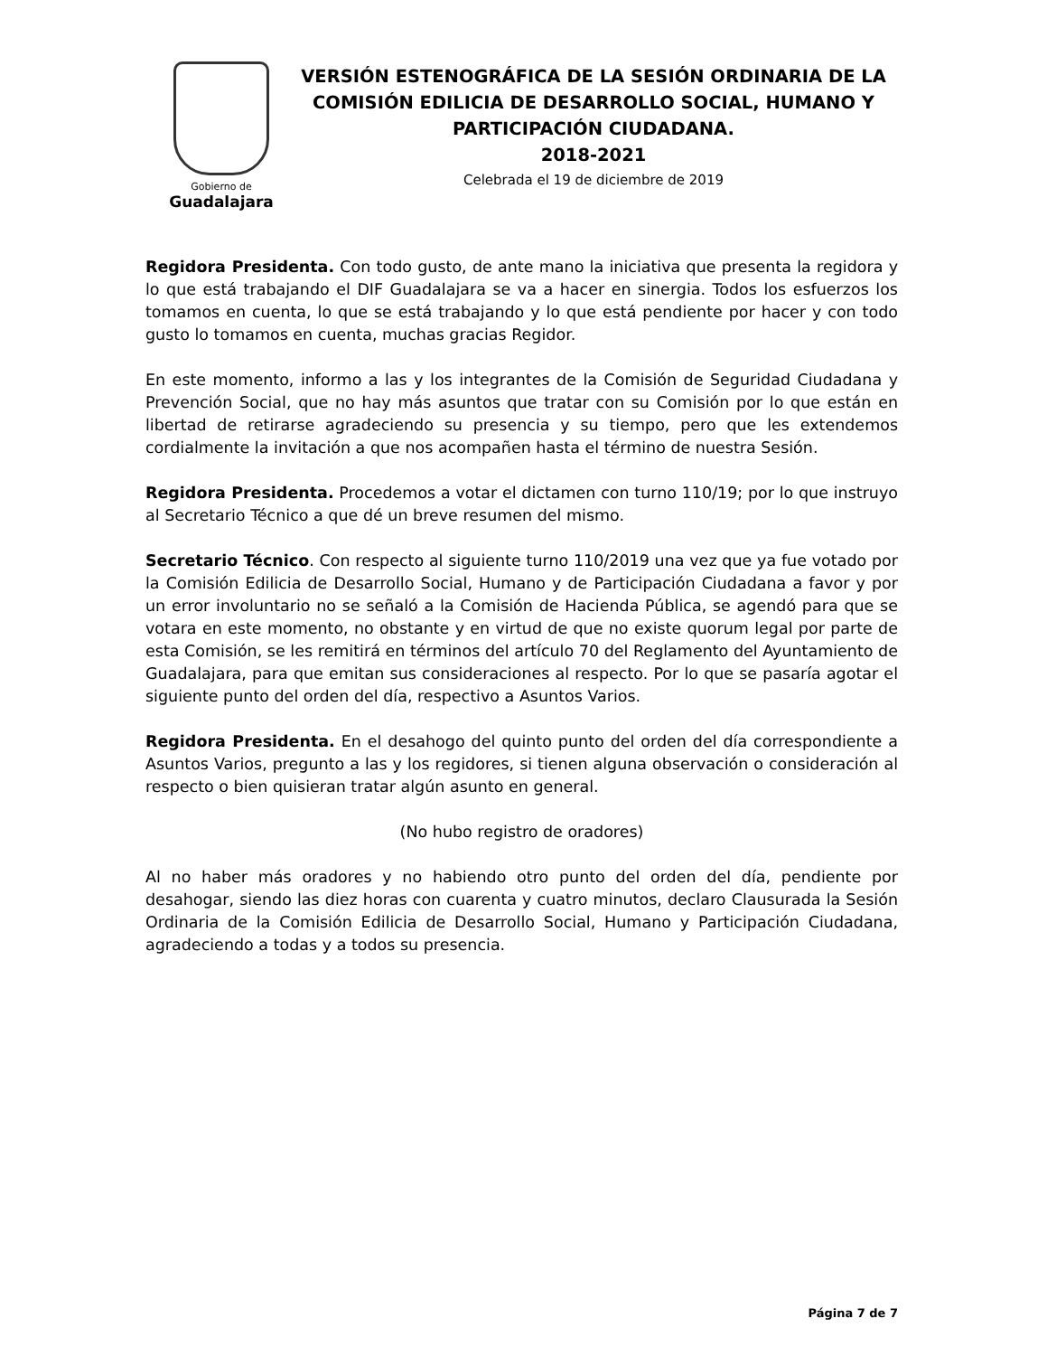Gobierno de
Guadalajara
VERSIÓN ESTENOGRÁFICA DE LA SESIÓN ORDINARIA DE LA COMISIÓN EDILICIA DE DESARROLLO SOCIAL, HUMANO Y PARTICIPACIÓN CIUDADANA.
2018-2021
Celebrada el 19 de diciembre de 2019
Regidora Presidenta. Con todo gusto, de ante mano la iniciativa que presenta la regidora y lo que está trabajando el DIF Guadalajara se va a hacer en sinergia. Todos los esfuerzos los tomamos en cuenta, lo que se está trabajando y lo que está pendiente por hacer y con todo gusto lo tomamos en cuenta, muchas gracias Regidor.
En este momento, informo a las y los integrantes de la Comisión de Seguridad Ciudadana y Prevención Social, que no hay más asuntos que tratar con su Comisión por lo que están en libertad de retirarse agradeciendo su presencia y su tiempo, pero que les extendemos cordialmente la invitación a que nos acompañen hasta el término de nuestra Sesión.
Regidora Presidenta. Procedemos a votar el dictamen con turno 110/19; por lo que instruyo al Secretario Técnico a que dé un breve resumen del mismo.
Secretario Técnico. Con respecto al siguiente turno 110/2019 una vez que ya fue votado por la Comisión Edilicia de Desarrollo Social, Humano y de Participación Ciudadana a favor y por un error involuntario no se señaló a la Comisión de Hacienda Pública, se agendó para que se votara en este momento, no obstante y en virtud de que no existe quorum legal por parte de esta Comisión, se les remitirá en términos del artículo 70 del Reglamento del Ayuntamiento de Guadalajara, para que emitan sus consideraciones al respecto. Por lo que se pasaría agotar el siguiente punto del orden del día, respectivo a Asuntos Varios.
Regidora Presidenta. En el desahogo del quinto punto del orden del día correspondiente a Asuntos Varios, pregunto a las y los regidores, si tienen alguna observación o consideración al respecto o bien quisieran tratar algún asunto en general.
(No hubo registro de oradores)
Al no haber más oradores y no habiendo otro punto del orden del día, pendiente por desahogar, siendo las diez horas con cuarenta y cuatro minutos, declaro Clausurada la Sesión Ordinaria de la Comisión Edilicia de Desarrollo Social, Humano y Participación Ciudadana, agradeciendo a todas y a todos su presencia.
Página 7 de 7